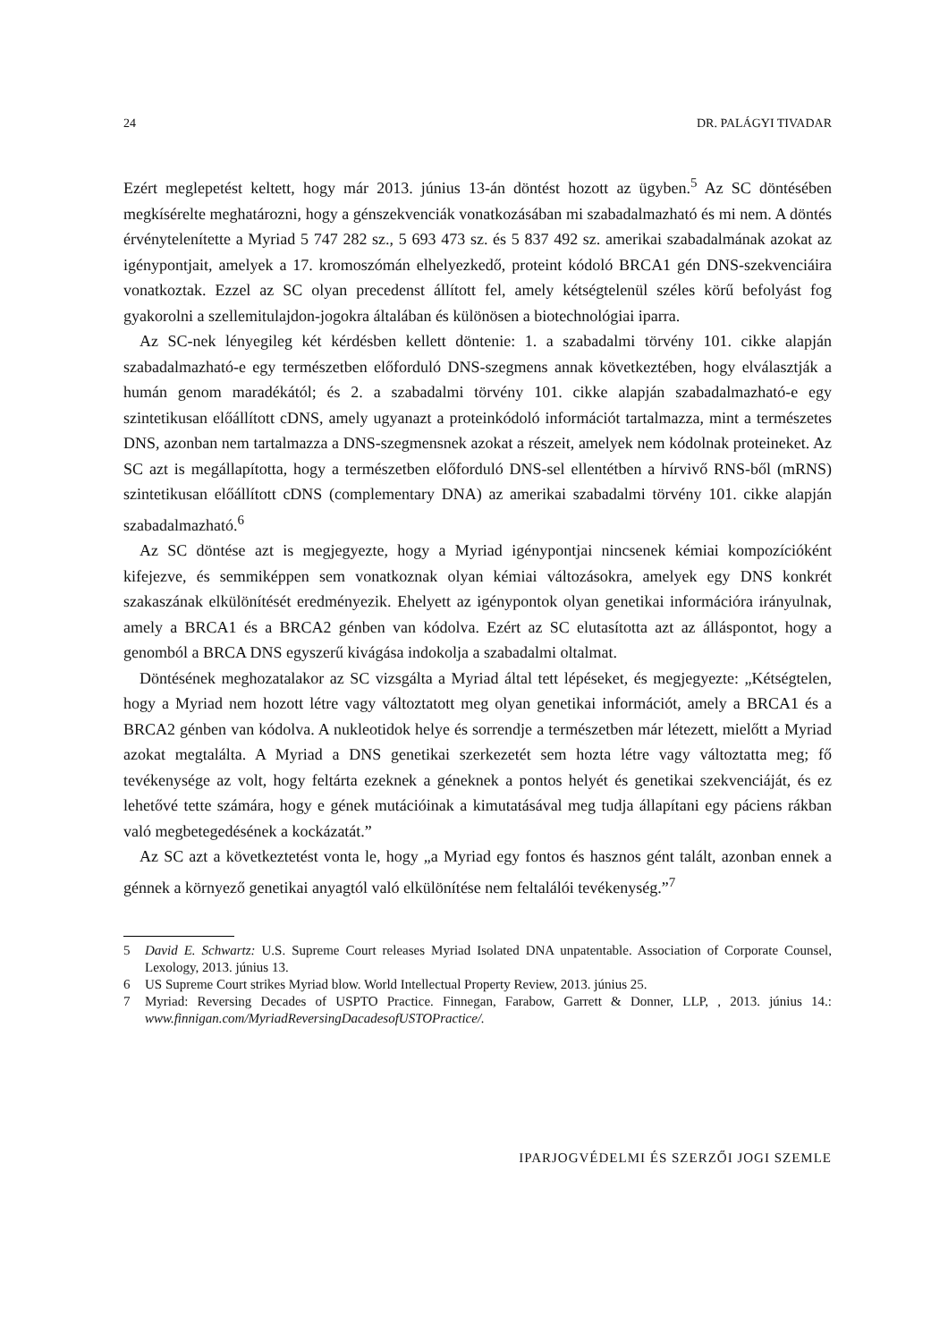24 DR. PALÁGYI TIVADAR
Ezért meglepetést keltett, hogy már 2013. június 13-án döntést hozott az ügyben.<sup>5</sup> Az SC döntésében megkísérelte meghatározni, hogy a génszekvenciák vonatkozásában mi szabadalmazható és mi nem. A döntés érvénytelenítette a Myriad 5 747 282 sz., 5 693 473 sz. és 5 837 492 sz. amerikai szabadalmának azokat az igénypontjait, amelyek a 17. kromoszómán elhelyezkedő, proteint kódoló BRCA1 gén DNS-szekvenciáira vonatkoztak. Ezzel az SC olyan precedenst állított fel, amely kétségtelenül széles körű befolyást fog gyakorolni a szellemitulajdon-jogokra általában és különösen a biotechnológiai iparra.
Az SC-nek lényegileg két kérdésben kellett döntenie: 1. a szabadalmi törvény 101. cikke alapján szabadalmazható-e egy természetben előforduló DNS-szegmens annak következtében, hogy elválasztják a humán genom maradékától; és 2. a szabadalmi törvény 101. cikke alapján szabadalmazható-e egy szintetikusan előállított cDNS, amely ugyanazt a proteinkódoló információt tartalmazza, mint a természetes DNS, azonban nem tartalmazza a DNS-szegmensnek azokat a részeit, amelyek nem kódolnak proteineket. Az SC azt is megállapította, hogy a természetben előforduló DNS-sel ellentétben a hírvivő RNS-ből (mRNS) szintetikusan előállított cDNS (complementary DNA) az amerikai szabadalmi törvény 101. cikke alapján szabadalmazható.<sup>6</sup>
Az SC döntése azt is megjegyezte, hogy a Myriad igénypontjai nincsenek kémiai kompozícióként kifejezve, és semmiképpen sem vonatkoznak olyan kémiai változásokra, amelyek egy DNS konkrét szakaszának elkülönítését eredményezik. Ehelyett az igénypontok olyan genetikai információra irányulnak, amely a BRCA1 és a BRCA2 génben van kódolva. Ezért az SC elutasította azt az álláspontot, hogy a genomból a BRCA DNS egyszerű kivágása indokolja a szabadalmi oltalmat.
Döntésének meghozatalakor az SC vizsgálta a Myriad által tett lépéseket, és megjegyezte: „Kétségtelen, hogy a Myriad nem hozott létre vagy változtatott meg olyan genetikai információt, amely a BRCA1 és a BRCA2 génben van kódolva. A nukleotidok helye és sorrendje a természetben már létezett, mielőtt a Myriad azokat megtalálta. A Myriad a DNS genetikai szerkezetét sem hozta létre vagy változtatta meg; fő tevékenysége az volt, hogy feltárta ezeknek a géneknek a pontos helyét és genetikai szekvenciáját, és ez lehetővé tette számára, hogy e gének mutációinak a kimutatásával meg tudja állapítani egy páciens rákban való megbetegedésének a kockázatát.”
Az SC azt a következtetést vonta le, hogy „a Myriad egy fontos és hasznos gént talált, azonban ennek a génnek a környező genetikai anyagtól való elkülönítése nem feltalálói tevékenység.”<sup>7</sup>
5 David E. Schwartz: U.S. Supreme Court releases Myriad Isolated DNA unpatentable. Association of Corporate Counsel, Lexology, 2013. június 13.
6 US Supreme Court strikes Myriad blow. World Intellectual Property Review, 2013. június 25.
7 Myriad: Reversing Decades of USPTO Practice. Finnegan, Farabow, Garrett & Donner, LLP, , 2013. június 14.: www.finnigan.com/MyriadReversingDacadesofUSTOPractice/.
IPARJOGVÉDELMI ÉS SZERZŐI JOGI SZEMLE